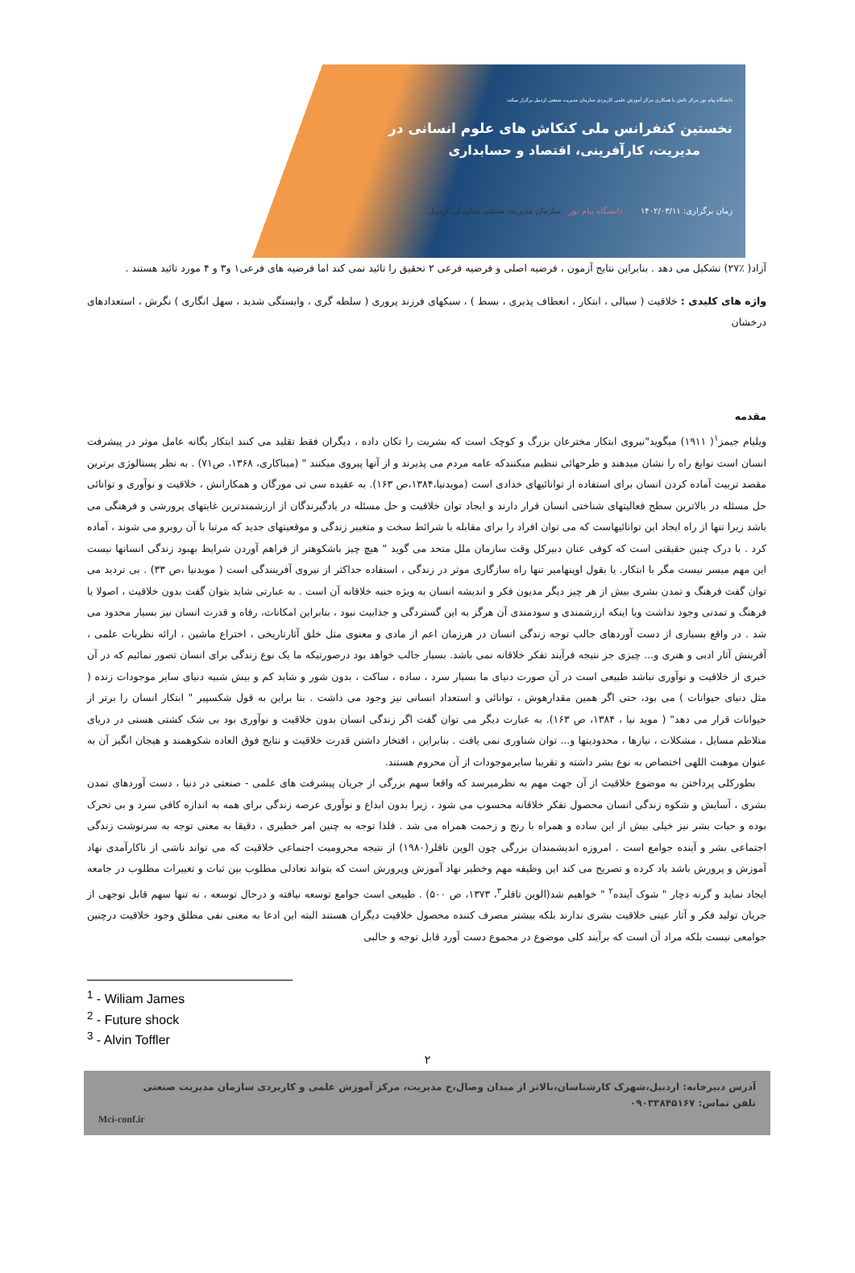دانشگاه پیام نور مرکز نائش با همکاری مرکز آموزش علمی کاربردی سازمان مدیریت صنعتی اردبیل برگزار میکند:
نخستین کنفرانس ملی کنکاش های علوم انسانی در
مدیریت، کارآفرینی، اقتصاد و حسابداری
زمان برگزاری: ۱۴۰۲/۰۳/۱۱ دانشگاه پیام نور سازمان مدیریت صنعتی نمایندگی اردبیل
آزاد( ٪۲۷) تشکیل می دهد . بنابراین نتایج آزمون ، فرضیه اصلی و فرضیه فرعی ۲ تحقیق را تائید نمی کند اما فرضیه های فرعی۱ و۳ و ۴ مورد تائید هستند .
واژه های کلیدی : خلاقیت ( سیالی ، ابتکار ، انعطاف پذیری ، بسط ) ، سبکهای فرزند پروری ( سلطه گری ، وابستگی شدید ، سهل انگاری ) نگرش ، استعدادهای درخشان
مقدمه
ویلیام جیمز<sup>۱</sup>( ۱۹۱۱) میگوید"نیروی ابتکار مخترعان بزرگ و کوچک است که بشریت را تکان داده ، دیگران فقط تقلید می کنند ابتکار یگانه عامل موثر در پیشرفت انسان است نوابغ راه را نشان میدهند و طرحهائی تنظیم میکنندکه عامه مردم می پذیرند و از آنها پیروی میکنند " (میناکاری، ۱۳۶۸، ص۷۱) . به نظر پستالوژی برترین مقصد تربیت آماده کردن انسان برای استفاده از توانائیهای خدادی است (مویدنیا،۱۳۸۴،ص ۱۶۳). به عقیده سی تی مورگان و همکارانش ، خلاقیت و نوآوری و توانائی حل مسئله در بالاترین سطح فعالیتهای شناختی انسان قرار دارند و ایجاد توان خلاقیت و حل مسئله در یادگیرندگان از ارزشمندترین غایتهای پرورشی و فرهنگی می باشد زیرا تنها از راه ایجاد این توانائیهاست که می توان افراد را برای مقابله با شرائط سخت و متغییر زندگی و موقعیتهای جدید که مرتبا با آن روبرو می شوند ، آماده کرد . با درک چنین حقیقتی است که کوفی عنان دبیرکل وقت سازمان ملل متحد می گوید " هیچ چیز باشکوهتر از فراهم آوردن شرایط بهبود زندگی انسانها نیست این مهم میسر نیست مگر با ابتکار. یا بقول اوپنهامیر تنها راه سازگاری موثر در زندگی ، استفاده حداکثر از نیروی آفرینندگی است ( مویدنیا ،ص ۳۳) . بی تردید می توان گفت فرهنگ و تمدن بشری بیش از هر چیز دیگر مدیون فکر و اندیشه انسان به ویژه جنبه خلاقانه آن است . به عبارتی شاید بتوان گفت بدون خلاقیت ، اصولا یا فرهنگ و تمدنی وجود نداشت ویا اینکه ارزشمندی و سودمندی آن هرگز به این گستردگی و جذابیت نبود ، بنابراین امکانات، رفاه و قدرت انسان نیز بسیار محدود می شد . در واقع بسیاری از دست آوردهای جالب توجه زندگی انسان در هرزمان اعم از مادی و معنوی مثل خلق آثارتاریخی ، اختراع ماشین ، ارائه نظریات علمی ، آفرینش آثار ادبی و هنری و... چیزی جز نتیجه فرآیند تفکر خلاقانه نمی باشد. بسیار جالب خواهد بود درصورتیکه ما یک نوع زندگی برای انسان تصور نمائیم که در آن خبری از خلاقیت و نوآوری نباشد طبیعی است در آن صورت دنیای ما بسیار سرد ، ساده ، ساکت ، بدون شور و شاید کم و بیش شبیه دنیای سایر موجودات زنده ( مثل دنیای حیوانات ) می بود، حتی اگر همین مقدارهوش ، توانائی و استعداد انسانی نیز وجود می داشت . بنا براین به قول شکسپیر " ابتکار انسان را برتر از حیوانات قرار می دهد" ( موید نیا ، ۱۳۸۴، ص ۱۶۳). به عبارت دیگر می توان گفت اگر زندگی انسان بدون خلاقیت و نوآوری بود بی شک کشتی هستی در دریای متلاطم مسایل ، مشکلات ، نیازها ، محدودیتها و... توان شناوری نمی یافت . بنابراین ، افتخار داشتن قدرت خلاقیت و نتایج فوق العاده شکوهمند و هیجان انگیز آن به عنوان موهبت اللهی اختصاص به نوع بشر داشته و تقریبا سایرموجودات از آن محروم هستند.
بطورکلی پرداختن به موضوع خلاقیت از آن جهت مهم به نظرمیرسد که واقعا سهم بزرگی از جریان پیشرفت های علمی - صنعتی در دنیا ، دست آوردهای تمدن بشری ، آسایش و شکوه زندگی انسان محصول تفکر خلاقانه محسوب می شود ، زیرا بدون ابداع و نوآوری عرصه زندگی برای همه به اندازه کافی سرد و بی تحرک بوده و حیات بشر نیز خیلی بیش از این ساده و همراه با رنج و زحمت همراه می شد . فلذا توجه به چنین امر خطیری ، دقیقا به معنی توجه به سرنوشت زندگی اجتماعی بشر و آینده جوامع است . امروزه اندیشمندان بزرگی چون الوین تافلر(۱۹۸۰) از نتیجه محرومیت اجتماعی خلاقیت که می تواند ناشی از ناکارآمدی نهاد آموزش و پرورش باشد یاد کرده و تصریح می کند این وظیفه مهم وخطیر نهاد آموزش وپرورش است که بتواند تعادلی مطلوب بین ثبات و تغییرات مطلوب در جامعه ایجاد نماید و گرنه دچار " شوک آینده<sup>۲</sup> " خواهیم شد(الوین تافلر<sup>۳</sup>، ۱۳۷۳، ص ۵۰۰) . طبیعی است جوامع توسعه نیافته و درحال توسعه ، نه تنها سهم قابل توجهی از جریان تولید فکر و آثار عینی خلاقیت بشری ندارند بلکه بیشتر مصرف کننده محصول خلاقیت دیگران هستند البته این ادعا به معنی نفی مطلق وجود خلاقیت درچنین جوامعی نیست بلکه مراد آن است که برآیند کلی موضوع در مجموع دست آورد قابل توجه و جالبی
<sup>1</sup> - Wiliam James
<sup>2</sup> - Future shock
<sup>3</sup> - Alvin Toffler
۲
آدرس دبیرخانه: اردبیل،شهرک کارشناسان،بالاتر از میدان وصال،خ مدیریت، مرکز آموزش علمی و کاربردی سازمان مدیریت صنعتی
تلفن تماس: ۰۹۰۳۳۸۴۵۱۶۷
Mci-conf.ir